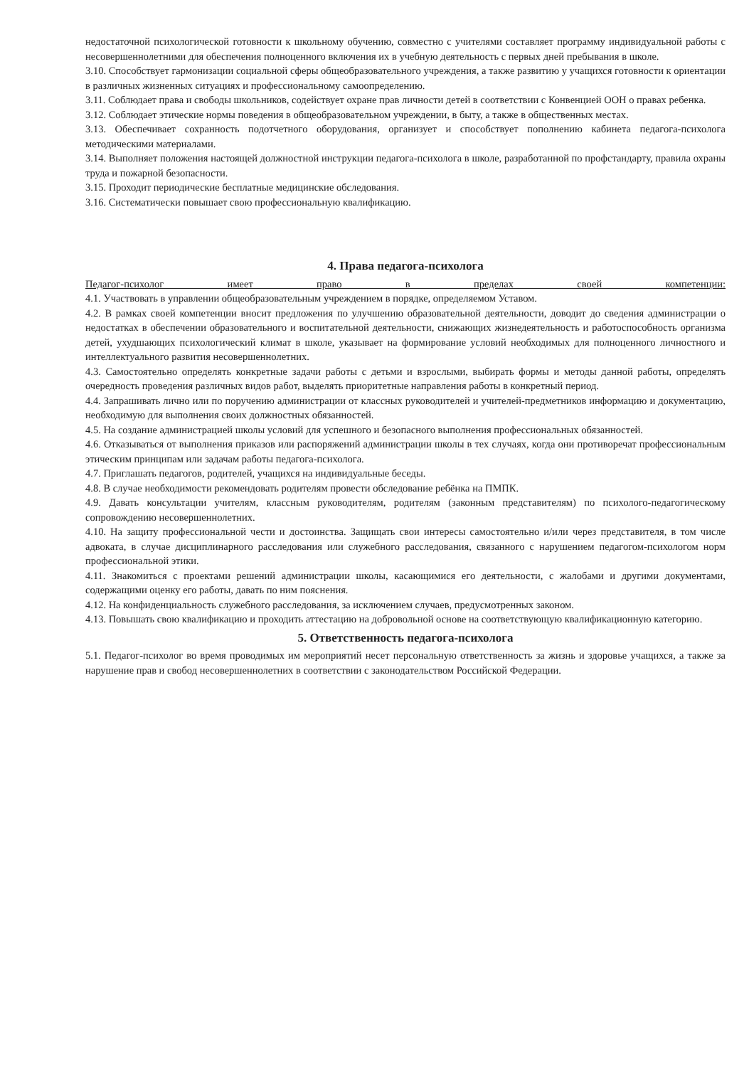недостаточной психологической готовности к школьному обучению, совместно с учителями составляет программу индивидуальной работы с несовершеннолетними для обеспечения полноценного включения их в учебную деятельность с первых дней пребывания в школе.
3.10. Способствует гармонизации социальной сферы общеобразовательного учреждения, а также развитию у учащихся готовности к ориентации в различных жизненных ситуациях и профессиональному самоопределению.
3.11. Соблюдает права и свободы школьников, содействует охране прав личности детей в соответствии с Конвенцией ООН о правах ребенка.
3.12. Соблюдает этические нормы поведения в общеобразовательном учреждении, в быту, а также в общественных местах.
3.13. Обеспечивает сохранность подотчетного оборудования, организует и способствует пополнению кабинета педагога-психолога методическими материалами.
3.14. Выполняет положения настоящей должностной инструкции педагога-психолога в школе, разработанной по профстандарту, правила охраны труда и пожарной безопасности.
3.15. Проходит периодические бесплатные медицинские обследования.
3.16. Систематически повышает свою профессиональную квалификацию.
4. Права педагога-психолога
Педагог-психолог имеет право в пределах своей компетенции:
4.1. Участвовать в управлении общеобразовательным учреждением в порядке, определяемом Уставом.
4.2. В рамках своей компетенции вносит предложения по улучшению образовательной деятельности, доводит до сведения администрации о недостатках в обеспечении образовательного и воспитательной деятельности, снижающих жизнедеятельность и работоспособность организма детей, ухудшающих психологический климат в школе, указывает на формирование условий необходимых для полноценного личностного и интеллектуального развития несовершеннолетних.
4.3. Самостоятельно определять конкретные задачи работы с детьми и взрослыми, выбирать формы и методы данной работы, определять очередность проведения различных видов работ, выделять приоритетные направления работы в конкретный период.
4.4. Запрашивать лично или по поручению администрации от классных руководителей и учителей-предметников информацию и документацию, необходимую для выполнения своих должностных обязанностей.
4.5. На создание администрацией школы условий для успешного и безопасного выполнения профессиональных обязанностей.
4.6. Отказываться от выполнения приказов или распоряжений администрации школы в тех случаях, когда они противоречат профессиональным этическим принципам или задачам работы педагога-психолога.
4.7. Приглашать педагогов, родителей, учащихся на индивидуальные беседы.
4.8. В случае необходимости рекомендовать родителям провести обследование ребёнка на ПМПК.
4.9. Давать консультации учителям, классным руководителям, родителям (законным представителям) по психолого-педагогическому сопровождению несовершеннолетних.
4.10. На защиту профессиональной чести и достоинства. Защищать свои интересы самостоятельно и/или через представителя, в том числе адвоката, в случае дисциплинарного расследования или служебного расследования, связанного с нарушением педагогом-психологом норм профессиональной этики.
4.11. Знакомиться с проектами решений администрации школы, касающимися его деятельности, с жалобами и другими документами, содержащими оценку его работы, давать по ним пояснения.
4.12. На конфиденциальность служебного расследования, за исключением случаев, предусмотренных законом.
4.13. Повышать свою квалификацию и проходить аттестацию на добровольной основе на соответствующую квалификационную категорию.
5. Ответственность педагога-психолога
5.1. Педагог-психолог во время проводимых им мероприятий несет персональную ответственность за жизнь и здоровье учащихся, а также за нарушение прав и свобод несовершеннолетних в соответствии с законодательством Российской Федерации.